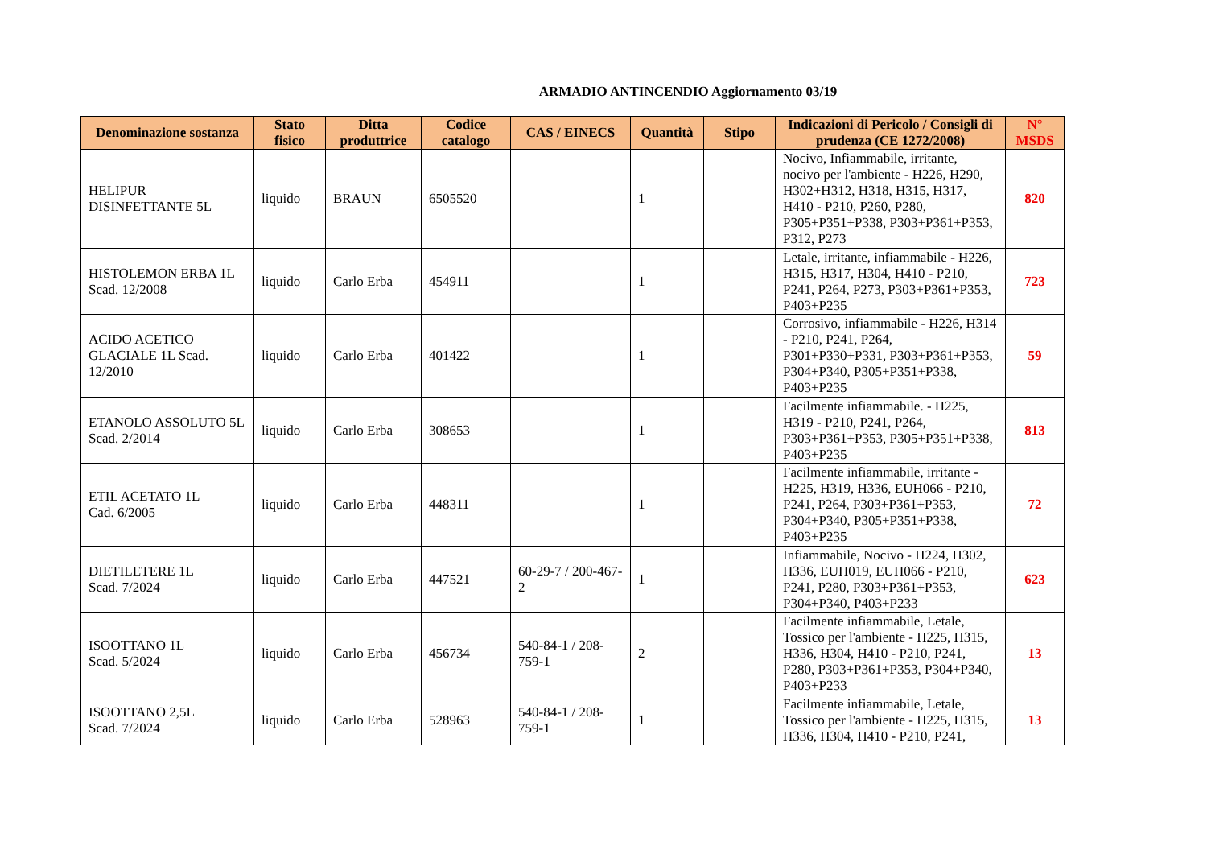ARMADIO ANTINCENDIO Aggiornamento 03/19
| Denominazione sostanza | Stato fisico | Ditta produttrice | Codice catalogo | CAS / EINECS | Quantità | Stipo | Indicazioni di Pericolo / Consigli di prudenza (CE 1272/2008) | N° MSDS |
| --- | --- | --- | --- | --- | --- | --- | --- | --- |
| HELIPUR DISINFETTANTE 5L | liquido | BRAUN | 6505520 | | 1 | | Nocivo, Infiammabile, irritante, nocivo per l'ambiente - H226, H290, H302+H312, H318, H315, H317, H410 - P210, P260, P280, P305+P351+P338, P303+P361+P353, P312, P273 | 820 |
| HISTOLEMON ERBA 1L Scad. 12/2008 | liquido | Carlo Erba | 454911 | | 1 | | Letale, irritante, infiammabile - H226, H315, H317, H304, H410 - P210, P241, P264, P273, P303+P361+P353, P403+P235 | 723 |
| ACIDO ACETICO GLACIALE 1L Scad. 12/2010 | liquido | Carlo Erba | 401422 | | 1 | | Corrosivo, infiammabile - H226, H314 - P210, P241, P264, P301+P330+P331, P303+P361+P353, P304+P340, P305+P351+P338, P403+P235 | 59 |
| ETANOLO ASSOLUTO 5L Scad. 2/2014 | liquido | Carlo Erba | 308653 | | 1 | | Facilmente infiammabile. - H225, H319 - P210, P241, P264, P303+P361+P353, P305+P351+P338, P403+P235 | 813 |
| ETIL ACETATO 1L Cad. 6/2005 | liquido | Carlo Erba | 448311 | | 1 | | Facilmente infiammabile, irritante - H225, H319, H336, EUH066 - P210, P241, P264, P303+P361+P353, P304+P340, P305+P351+P338, P403+P235 | 72 |
| DIETILETERE 1L Scad. 7/2024 | liquido | Carlo Erba | 447521 | 60-29-7 / 200-467-2 | 1 | | Infiammabile, Nocivo - H224, H302, H336, EUH019, EUH066 - P210, P241, P280, P303+P361+P353, P304+P340, P403+P233 | 623 |
| ISOOTTANO 1L Scad. 5/2024 | liquido | Carlo Erba | 456734 | 540-84-1 / 208-759-1 | 2 | | Facilmente infiammabile, Letale, Tossico per l'ambiente - H225, H315, H336, H304, H410 - P210, P241, P280, P303+P361+P353, P304+P340, P403+P233 | 13 |
| ISOOTTANO 2,5L Scad. 7/2024 | liquido | Carlo Erba | 528963 | 540-84-1 / 208-759-1 | 1 | | Facilmente infiammabile, Letale, Tossico per l'ambiente - H225, H315, H336, H304, H410 - P210, P241, | 13 |